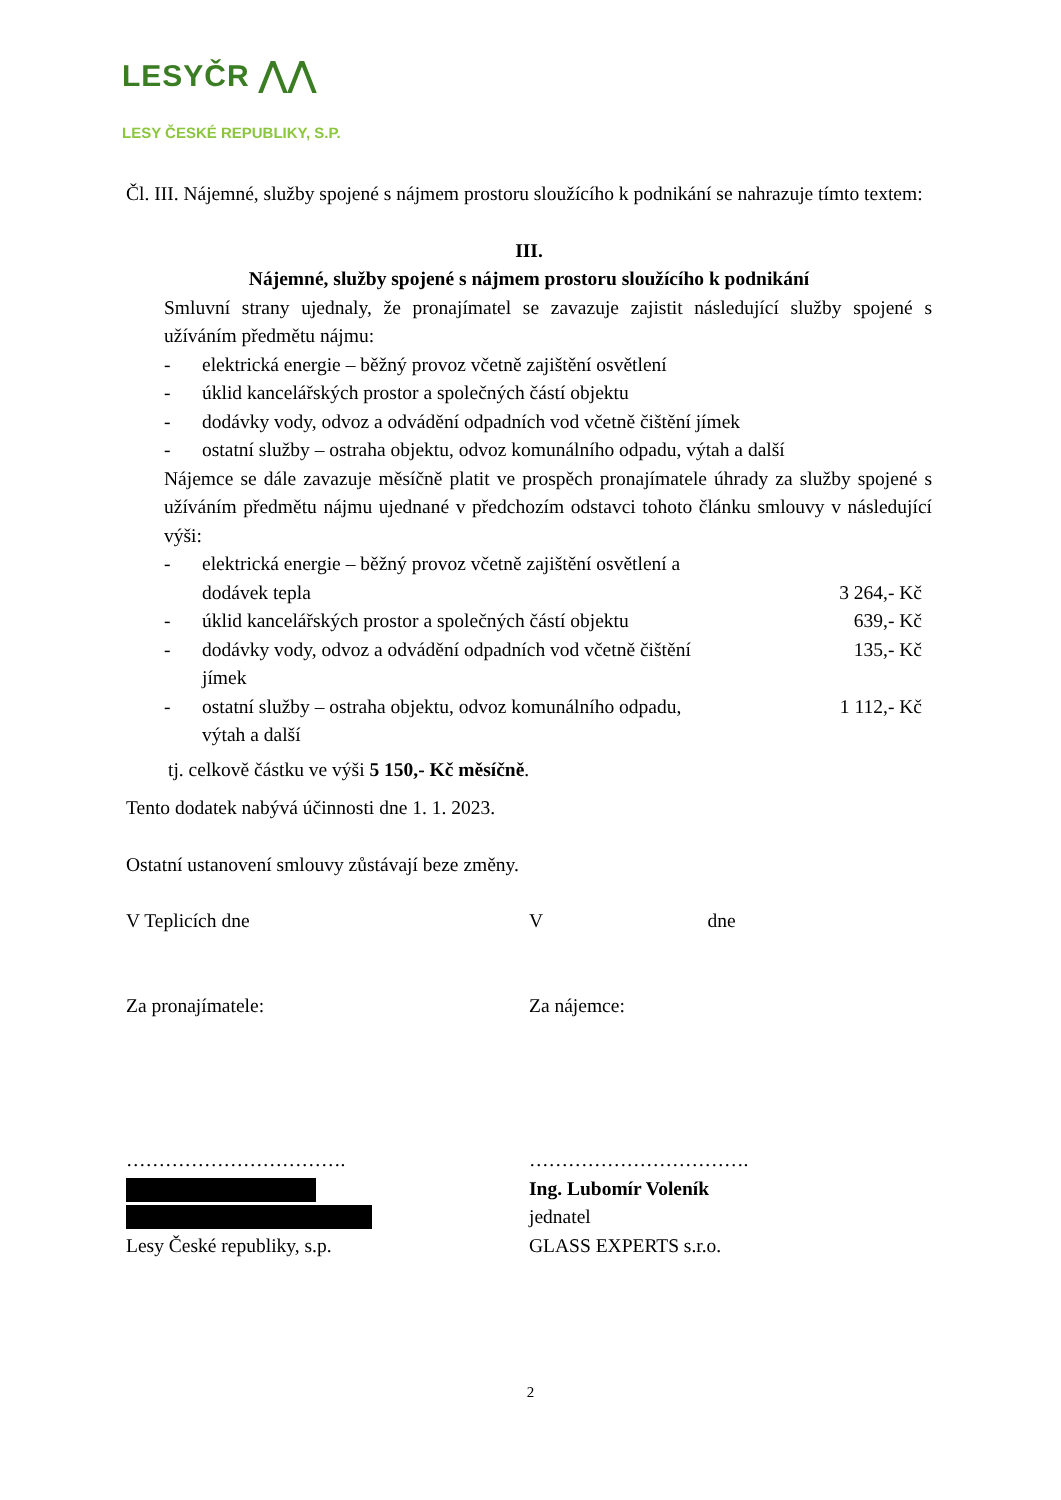LESYČR ⋀⋀
LESY ČESKÉ REPUBLIKY, S.P.
Čl. III. Nájemné, služby spojené s nájmem prostoru sloužícího k podnikání se nahrazuje tímto textem:
III.
Nájemné, služby spojené s nájmem prostoru sloužícího k podnikání
Smluvní strany ujednaly, že pronajímatel se zavazuje zajistit následující služby spojené s užíváním předmětu nájmu:
- elektrická energie – běžný provoz včetně zajištění osvětlení
- úklid kancelářských prostor a společných částí objektu
- dodávky vody, odvoz a odvádění odpadních vod včetně čištění jímek
- ostatní služby – ostraha objektu, odvoz komunálního odpadu, výtah a další
Nájemce se dále zavazuje měsíčně platit ve prospěch pronajímatele úhrady za služby spojené s užíváním předmětu nájmu ujednané v předchozím odstavci tohoto článku smlouvy v následující výši:
- elektrická energie – běžný provoz včetně zajištění osvětlení a
dodávek tepla
3 264,- Kč
- úklid kancelářských prostor a společných částí objektu 639,- Kč
- dodávky vody, odvoz a odvádění odpadních vod včetně čištění
jímek 135,- Kč
- ostatní služby – ostraha objektu, odvoz komunálního odpadu,
výtah a další 1 112,- Kč
tj. celkově částku ve výši 5 150,- Kč měsíčně.
Tento dodatek nabývá účinnosti dne 1. 1. 2023.
Ostatní ustanovení smlouvy zůstávají beze změny.
V Teplicích dne V dne
Za pronajímatele: Za nájemce:
…………………………….
Lesy České republiky, s.p.
…………………………….
Ing. Lubomír Voleník
jednatel
GLASS EXPERTS s.r.o.
2